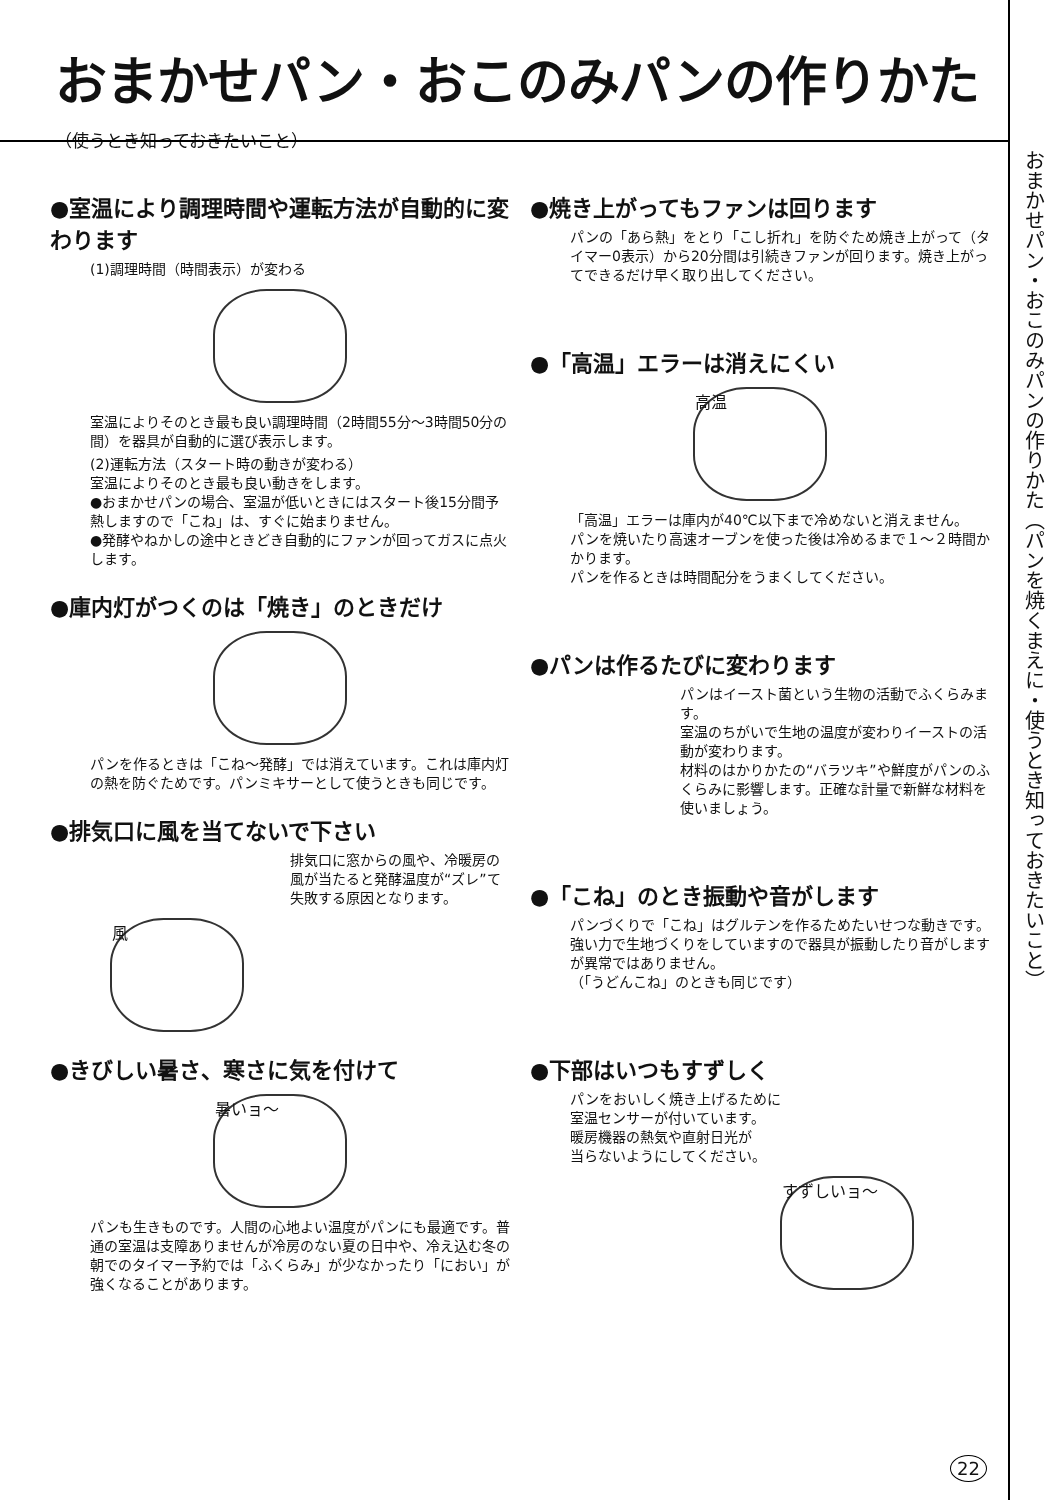おまかせパン・おこのみパンの作りかた
（使うとき知っておきたいこと）
おまかせパン・おこのみパンの作りかた（パンを焼くまえに・使うとき知っておきたいこと）
●室温により調理時間や運転方法が自動的に変わります
(1)調理時間（時間表示）が変わる
室温によりそのとき最も良い調理時間（2時間55分～3時間50分の間）を器具が自動的に選び表示します。
(2)運転方法（スタート時の動きが変わる）
室温によりそのとき最も良い動きをします。
●おまかせパンの場合、室温が低いときにはスタート後15分間予熱しますので「こね」は、すぐに始まりません。
●発酵やねかしの途中ときどき自動的にファンが回ってガスに点火します。
●庫内灯がつくのは「焼き」のときだけ
パンを作るときは「こね～発酵」では消えています。これは庫内灯の熱を防ぐためです。パンミキサーとして使うときも同じです。
●排気口に風を当てないで下さい
排気口に窓からの風や、冷暖房の風が当たると発酵温度が“ズレ”て失敗する原因となります。
風
●きびしい暑さ、寒さに気を付けて
暑いョ～
パンも生きものです。人間の心地よい温度がパンにも最適です。普通の室温は支障ありませんが冷房のない夏の日中や、冷え込む冬の朝でのタイマー予約では「ふくらみ」が少なかったり「におい」が強くなることがあります。
●焼き上がってもファンは回ります
パンの「あら熱」をとり「こし折れ」を防ぐため焼き上がって（タイマー0表示）から20分間は引続きファンが回ります。焼き上がってできるだけ早く取り出してください。
●「高温」エラーは消えにくい
高温
「高温」エラーは庫内が40℃以下まで冷めないと消えません。
パンを焼いたり高速オーブンを使った後は冷めるまで１～２時間かかります。
パンを作るときは時間配分をうまくしてください。
●パンは作るたびに変わります
パンはイースト菌という生物の活動でふくらみます。
室温のちがいで生地の温度が変わりイーストの活動が変わります。
材料のはかりかたの“バラツキ”や鮮度がパンのふくらみに影響します。正確な計量で新鮮な材料を使いましょう。
●「こね」のとき振動や音がします
パンづくりで「こね」はグルテンを作るためたいせつな動きです。強い力で生地づくりをしていますので器具が振動したり音がしますが異常ではありません。
（「うどんこね」のときも同じです）
●下部はいつもすずしく
パンをおいしく焼き上げるために
室温センサーが付いています。
暖房機器の熱気や直射日光が
当らないようにしてください。
すずしいョ～
22